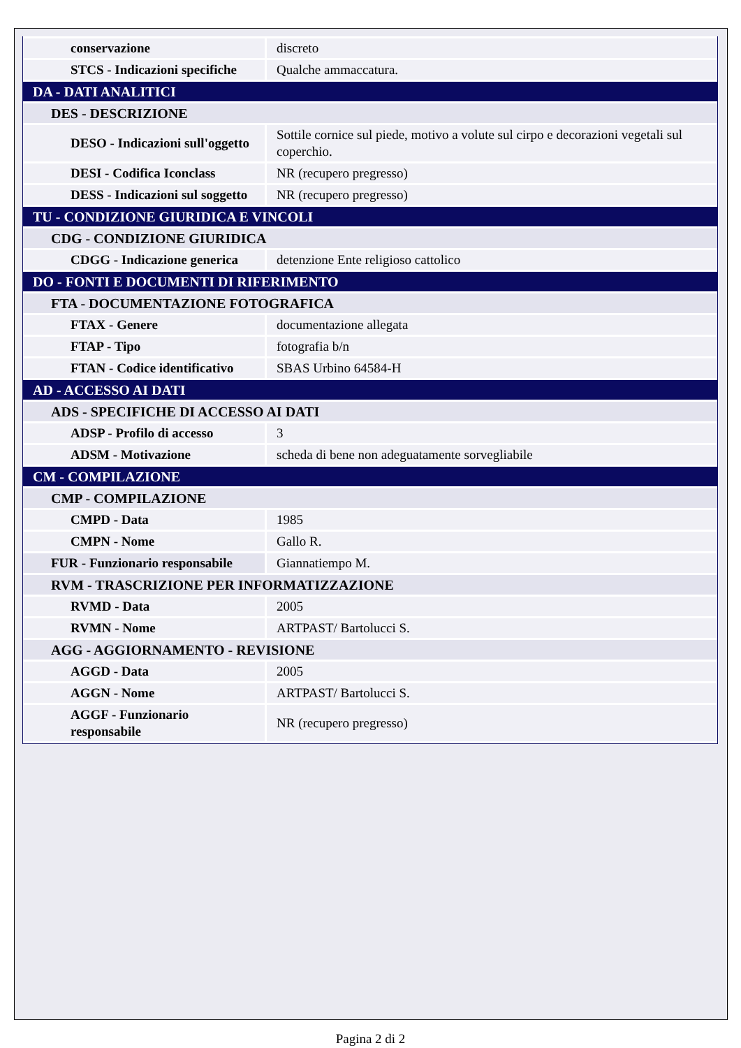| conservazione | discreto |
| STCS - Indicazioni specifiche | Qualche ammaccatura. |
| DA - DATI ANALITICI | |
| DES - DESCRIZIONE | |
| DESO - Indicazioni sull'oggetto | Sottile cornice sul piede, motivo a volute sul cirpo e decorazioni vegetali sul coperchio. |
| DESI - Codifica Iconclass | NR (recupero pregresso) |
| DESS - Indicazioni sul soggetto | NR (recupero pregresso) |
| TU - CONDIZIONE GIURIDICA E VINCOLI | |
| CDG - CONDIZIONE GIURIDICA | |
| CDGG - Indicazione generica | detenzione Ente religioso cattolico |
| DO - FONTI E DOCUMENTI DI RIFERIMENTO | |
| FTA - DOCUMENTAZIONE FOTOGRAFICA | |
| FTAX - Genere | documentazione allegata |
| FTAP - Tipo | fotografia b/n |
| FTAN - Codice identificativo | SBAS Urbino 64584-H |
| AD - ACCESSO AI DATI | |
| ADS - SPECIFICHE DI ACCESSO AI DATI | |
| ADSP - Profilo di accesso | 3 |
| ADSM - Motivazione | scheda di bene non adeguatamente sorvegliabile |
| CM - COMPILAZIONE | |
| CMP - COMPILAZIONE | |
| CMPD - Data | 1985 |
| CMPN - Nome | Gallo R. |
| FUR - Funzionario responsabile | Giannatiempo M. |
| RVM - TRASCRIZIONE PER INFORMATIZZAZIONE | |
| RVMD - Data | 2005 |
| RVMN - Nome | ARTPAST/ Bartolucci S. |
| AGG - AGGIORNAMENTO - REVISIONE | |
| AGGD - Data | 2005 |
| AGGN - Nome | ARTPAST/ Bartolucci S. |
| AGGF - Funzionario responsabile | NR (recupero pregresso) |
Pagina 2 di 2